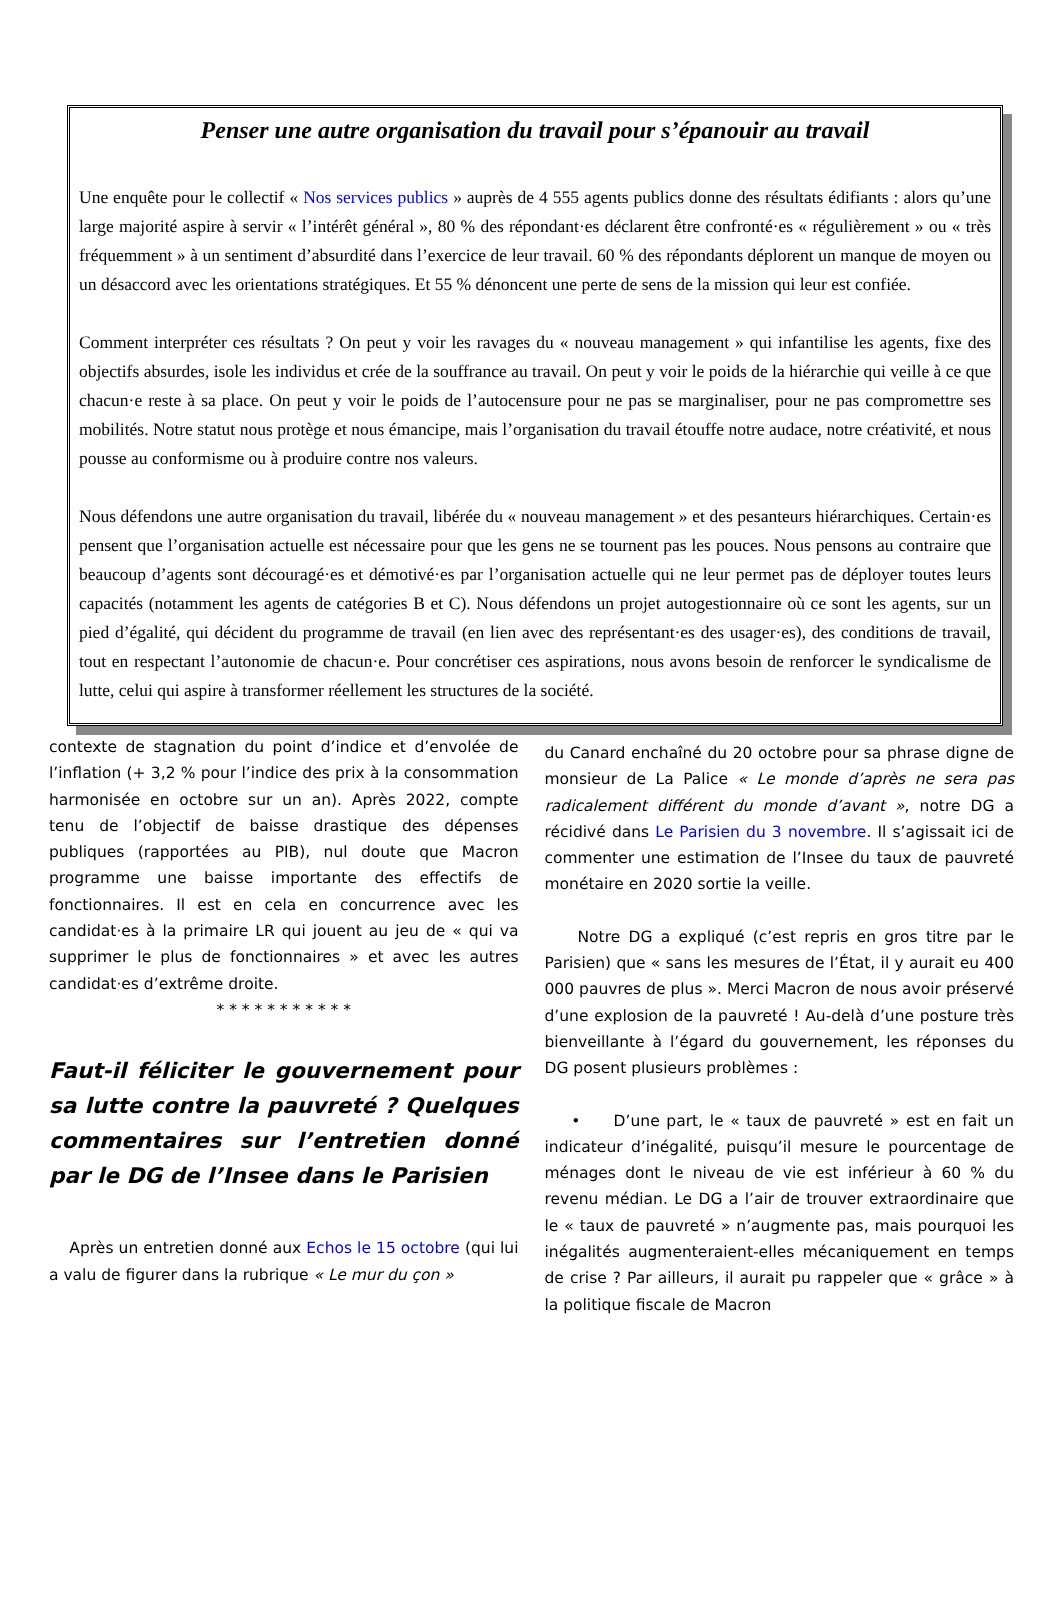Penser une autre organisation du travail pour s’épanouir au travail
Une enquête pour le collectif « Nos services publics » auprès de 4 555 agents publics donne des résultats édifiants : alors qu’une large majorité aspire à servir « l’intérêt général », 80 % des répondant·es déclarent être confronté·es « régulièrement » ou « très fréquemment » à un sentiment d’absurdité dans l’exercice de leur travail. 60 % des répondants déplorent un manque de moyen ou un désaccord avec les orientations stratégiques. Et 55 % dénoncent une perte de sens de la mission qui leur est confiée.
Comment interpréter ces résultats ? On peut y voir les ravages du « nouveau management » qui infantilise les agents, fixe des objectifs absurdes, isole les individus et crée de la souffrance au travail. On peut y voir le poids de la hiérarchie qui veille à ce que chacun·e reste à sa place. On peut y voir le poids de l’autocensure pour ne pas se marginaliser, pour ne pas compromettre ses mobilités. Notre statut nous protège et nous émancipe, mais l’organisation du travail étouffe notre audace, notre créativité, et nous pousse au conformisme ou à produire contre nos valeurs.
Nous défendons une autre organisation du travail, libérée du « nouveau management » et des pesanteurs hiérarchiques. Certain·es pensent que l’organisation actuelle est nécessaire pour que les gens ne se tournent pas les pouces. Nous pensons au contraire que beaucoup d’agents sont découragé·es et démotivé·es par l’organisation actuelle qui ne leur permet pas de déployer toutes leurs capacités (notamment les agents de catégories B et C). Nous défendons un projet autogestionnaire où ce sont les agents, sur un pied d’égalité, qui décident du programme de travail (en lien avec des représentant·es des usager·es), des conditions de travail, tout en respectant l’autonomie de chacun·e. Pour concrétiser ces aspirations, nous avons besoin de renforcer le syndicalisme de lutte, celui qui aspire à transformer réellement les structures de la société.
contexte de stagnation du point d’indice et d’envolée de l’inflation (+ 3,2 % pour l’indice des prix à la consommation harmonisée en octobre sur un an). Après 2022, compte tenu de l’objectif de baisse drastique des dépenses publiques (rapportées au PIB), nul doute que Macron programme une baisse importante des effectifs de fonctionnaires. Il est en cela en concurrence avec les candidat·es à la primaire LR qui jouent au jeu de « qui va supprimer le plus de fonctionnaires » et avec les autres candidat·es d’extrême droite.
* * * * * * * * * * *
Faut-il féliciter le gouvernement pour sa lutte contre la pauvreté ? Quelques commentaires sur l’entretien donné par le DG de l’Insee dans le Parisien
Après un entretien donné aux Echos le 15 octobre (qui lui a valu de figurer dans la rubrique « Le mur du çon »
du Canard enchaîné du 20 octobre pour sa phrase digne de monsieur de La Palice « Le monde d’après ne sera pas radicalement différent du monde d’avant », notre DG a récidivé dans Le Parisien du 3 novembre. Il s’agissait ici de commenter une estimation de l’Insee du taux de pauvreté monétaire en 2020 sortie la veille.
Notre DG a expliqué (c’est repris en gros titre par le Parisien) que « sans les mesures de l’État, il y aurait eu 400 000 pauvres de plus ». Merci Macron de nous avoir préservé d’une explosion de la pauvreté ! Au-delà d’une posture très bienveillante à l’égard du gouvernement, les réponses du DG posent plusieurs problèmes :
• D’une part, le « taux de pauvreté » est en fait un indicateur d’inégalité, puisqu’il mesure le pourcentage de ménages dont le niveau de vie est inférieur à 60 % du revenu médian. Le DG a l’air de trouver extraordinaire que le « taux de pauvreté » n’augmente pas, mais pourquoi les inégalités augmenteraient-elles mécaniquement en temps de crise ? Par ailleurs, il aurait pu rappeler que « grâce » à la politique fiscale de Macron